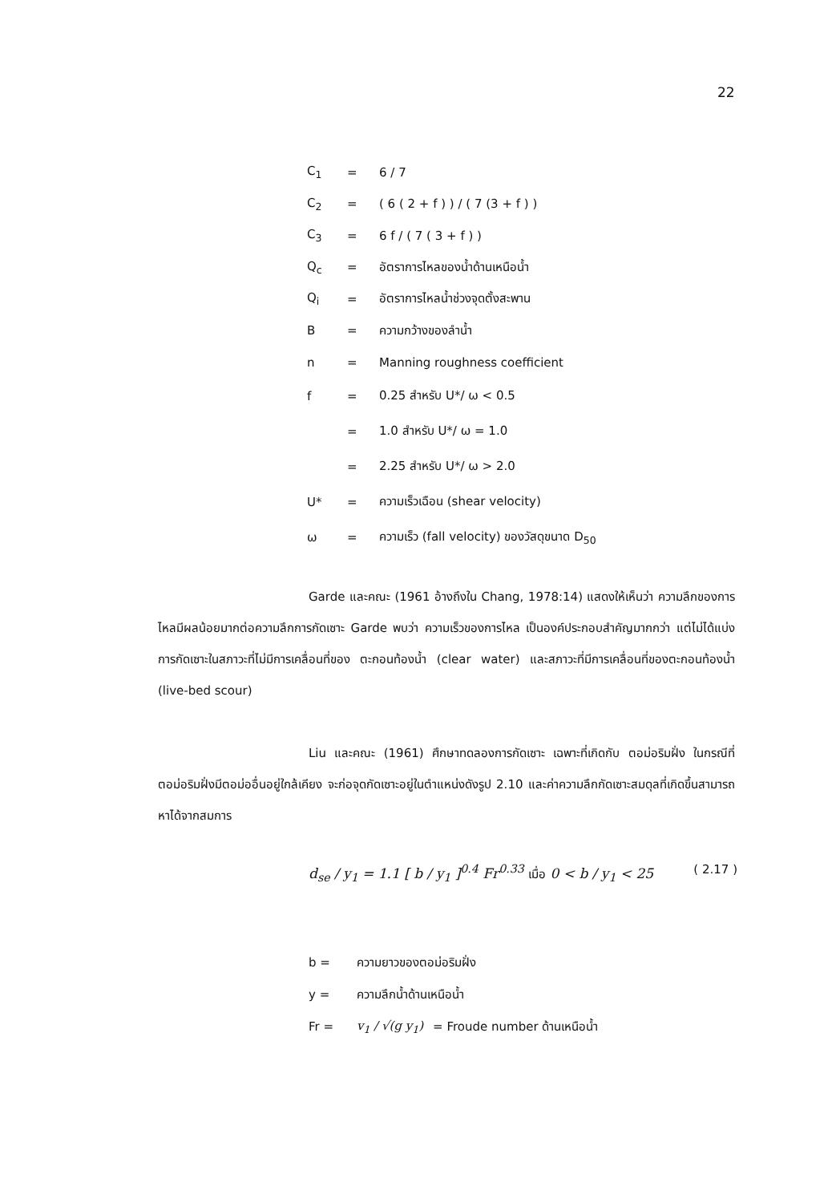22
C<sub>1</sub> = 6 / 7
C<sub>2</sub> = ( 6 ( 2 + f ) ) / ( 7 (3 + f ) )
C<sub>3</sub> = 6 f / ( 7 ( 3 + f ) )
Q<sub>c</sub> = อัตราการไหลของน้ำด้านเหนือน้ำ
Q<sub>i</sub> = อัตราการไหลน้ำช่วงจุดตั้งสะพาน
B = ความกว้างของลำน้ำ
n = Manning roughness coefficient
f = 0.25 สำหรับ U*/ ω < 0.5
= 1.0 สำหรับ U*/ ω = 1.0
= 2.25 สำหรับ U*/ ω > 2.0
U* = ความเร็วเฉือน (shear velocity)
ω = ความเร็ว (fall velocity) ของวัสดุขนาด D<sub>50</sub>
Garde และคณะ (1961 อ้างถึงใน Chang, 1978:14) แสดงให้เห็นว่า ความลึกของการไหลมีผลน้อยมากต่อความลึกการกัดเซาะ Garde พบว่า ความเร็วของการไหล เป็นองค์ประกอบสำคัญมากกว่า แต่ไม่ได้แบ่งการกัดเซาะในสภาวะที่ไม่มีการเคลื่อนที่ของ ตะกอนท้องน้ำ (clear water) และสภาวะที่มีการเคลื่อนที่ของตะกอนท้องน้ำ (live-bed scour)
Liu และคณะ (1961) ศึกษาทดลองการกัดเซาะ เฉพาะที่เกิดกับ ตอม่อริมฝั่ง ในกรณีที่ตอม่อริมฝั่งมีตอม่ออื่นอยู่ใกล้เคียง จะก่อจุดกัดเซาะอยู่ในตำแหน่งดังรูป 2.10 และค่าความลึกกัดเซาะสมดุลที่เกิดขึ้นสามารถหาได้จากสมการ
d<sub>se</sub> / y<sub>1</sub> = 1.1 [ b / y<sub>1</sub> ]<sup>0.4</sup> Fr<sup>0.33</sup> เมื่อ 0 < b / y<sub>1</sub> < 25 ( 2.17 )
b = ความยาวของตอม่อริมฝั่ง
y = ความลึกน้ำด้านเหนือน้ำ
Fr = v<sub>1</sub> / √(g y<sub>1</sub>) = Froude number ด้านเหนือน้ำ